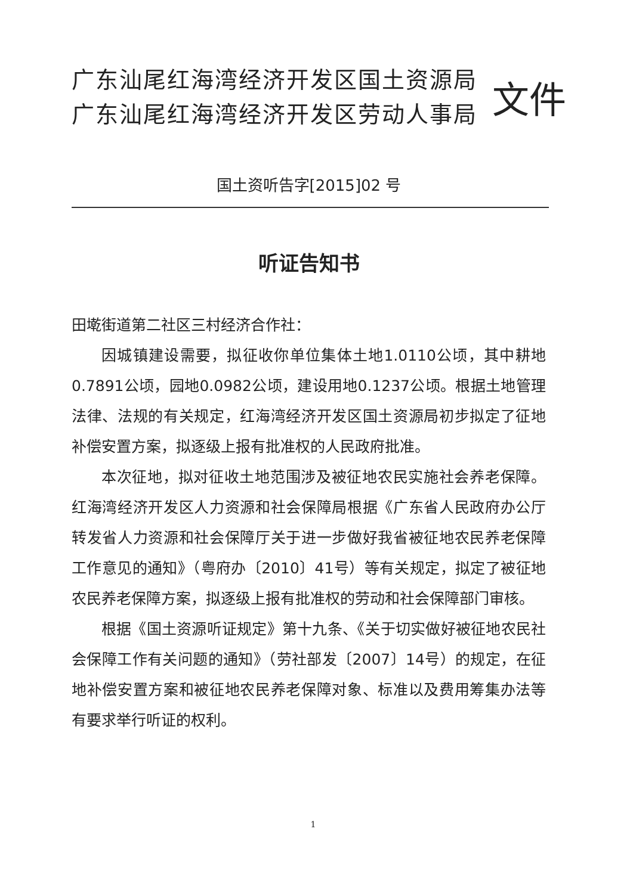广东汕尾红海湾经济开发区国土资源局
广东汕尾红海湾经济开发区劳动人事局
文件
国土资听告字[2015]02 号
听证告知书
田墘街道第二社区三村经济合作社：
因城镇建设需要，拟征收你单位集体土地1.0110公顷，其中耕地0.7891公顷，园地0.0982公顷，建设用地0.1237公顷。根据土地管理法律、法规的有关规定，红海湾经济开发区国土资源局初步拟定了征地补偿安置方案，拟逐级上报有批准权的人民政府批准。
本次征地，拟对征收土地范围涉及被征地农民实施社会养老保障。红海湾经济开发区人力资源和社会保障局根据《广东省人民政府办公厅转发省人力资源和社会保障厅关于进一步做好我省被征地农民养老保障工作意见的通知》（粤府办〔2010〕41号）等有关规定，拟定了被征地农民养老保障方案，拟逐级上报有批准权的劳动和社会保障部门审核。
根据《国土资源听证规定》第十九条、《关于切实做好被征地农民社会保障工作有关问题的通知》（劳社部发〔2007〕14号）的规定，在征地补偿安置方案和被征地农民养老保障对象、标准以及费用筹集办法等有要求举行听证的权利。
1